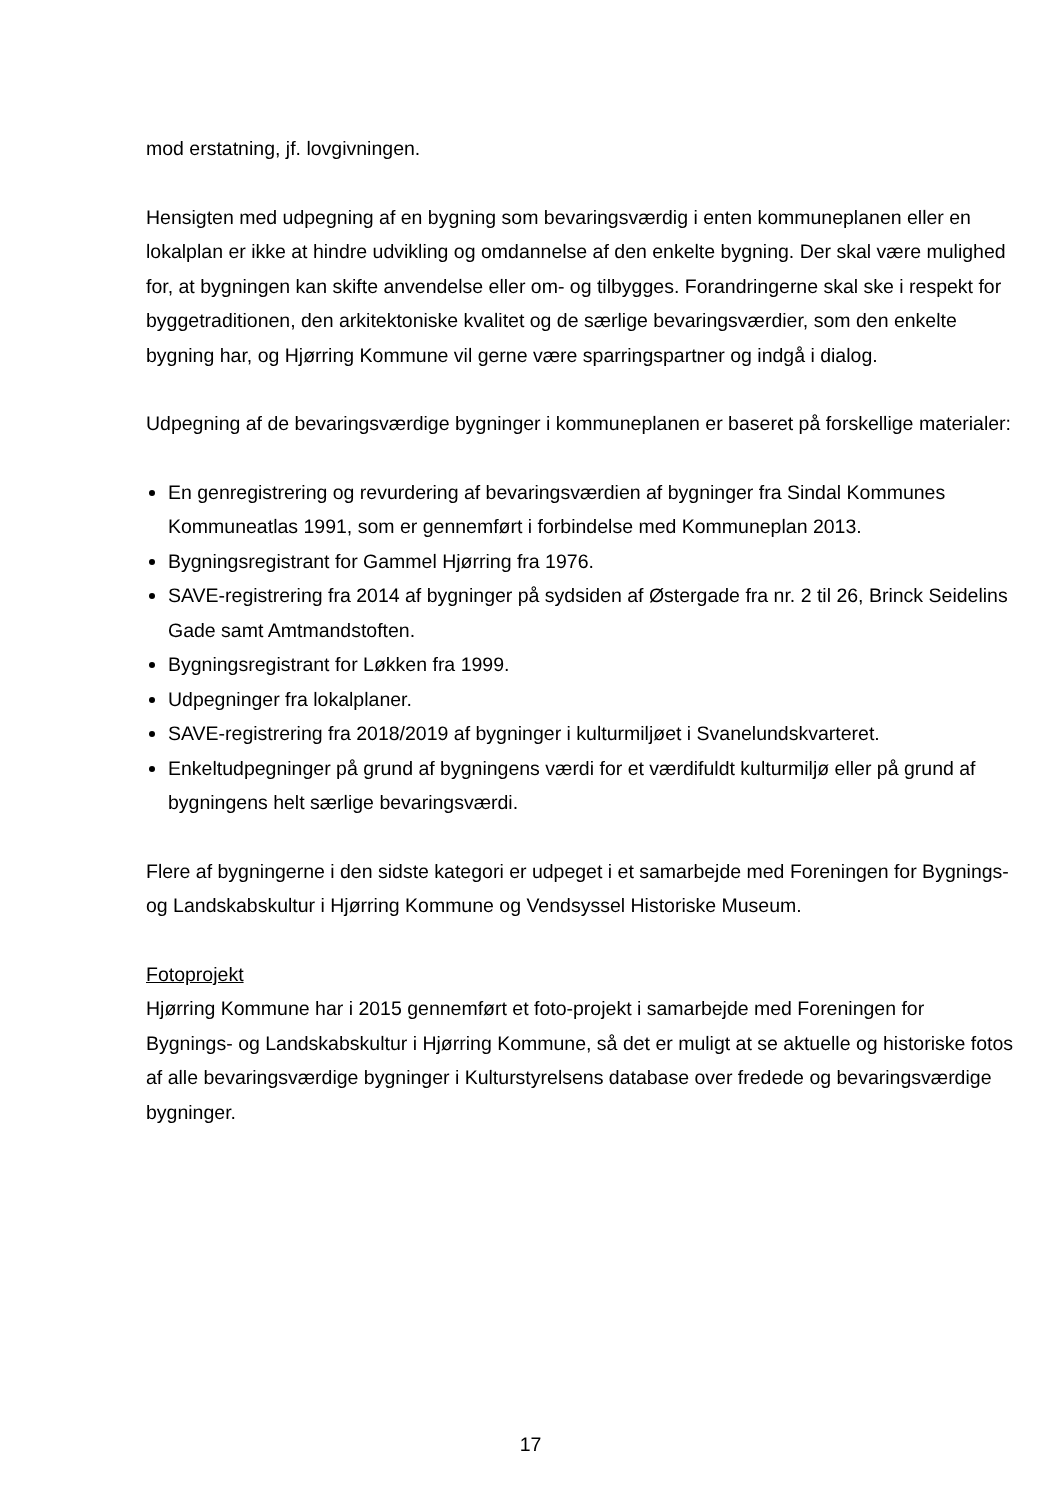mod erstatning, jf. lovgivningen.
Hensigten med udpegning af en bygning som bevaringsværdig i enten kommuneplanen eller en lokalplan er ikke at hindre udvikling og omdannelse af den enkelte bygning. Der skal være mulighed for, at bygningen kan skifte anvendelse eller om- og tilbygges. Forandringerne skal ske i respekt for byggetraditionen, den arkitektoniske kvalitet og de særlige bevaringsværdier, som den enkelte bygning har, og Hjørring Kommune vil gerne være sparringspartner og indgå i dialog.
Udpegning af de bevaringsværdige bygninger i kommuneplanen er baseret på forskellige materialer:
En genregistrering og revurdering af bevaringsværdien af bygninger fra Sindal Kommunes Kommuneatlas 1991, som er gennemført i forbindelse med Kommuneplan 2013.
Bygningsregistrant for Gammel Hjørring fra 1976.
SAVE-registrering fra 2014 af bygninger på sydsiden af Østergade fra nr. 2 til 26, Brinck Seidelins Gade samt Amtmandstoften.
Bygningsregistrant for Løkken fra 1999.
Udpegninger fra lokalplaner.
SAVE-registrering fra 2018/2019 af bygninger i kulturmiljøet i Svanelundskvarteret.
Enkeltudpegninger på grund af bygningens værdi for et værdifuldt kulturmiljø eller på grund af bygningens helt særlige bevaringsværdi.
Flere af bygningerne i den sidste kategori er udpeget i et samarbejde med Foreningen for Bygnings- og Landskabskultur i Hjørring Kommune og Vendsyssel Historiske Museum.
Fotoprojekt
Hjørring Kommune har i 2015 gennemført et foto-projekt i samarbejde med Foreningen for Bygnings- og Landskabskultur i Hjørring Kommune, så det er muligt at se aktuelle og historiske fotos af alle bevaringsværdige bygninger i Kulturstyrelsens database over fredede og bevaringsværdige bygninger.
17